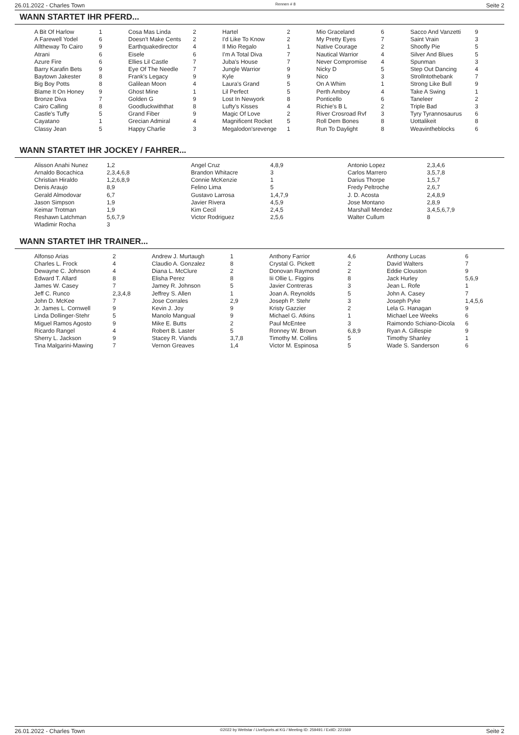26.01.2022 - Charles Town Rennen # 8 Seite 2
WANN STARTET IHR PFERD...
| A Bit Of Harlow | 1 | Cosa Mas Linda | 2 | Hartel | 2 | Mio Graceland | 6 | Sacco And Vanzetti | 9 |
| A Farewell Yodel | 6 | Doesn't Make Cents | 2 | I'd Like To Know | 2 | My Pretty Eyes | 7 | Saint Vrain | 3 |
| Alltheway To Cairo | 9 | Earthquakedirector | 4 | Il Mio Regalo | 1 | Native Courage | 2 | Shoofly Pie | 5 |
| Atrani | 6 | Eisele | 6 | I'm A Total Diva | 7 | Nautical Warrior | 4 | Silver And Blues | 5 |
| Azure Fire | 6 | Ellies Lil Castle | 7 | Juba's House | 7 | Never Compromise | 4 | Spunman | 3 |
| Barry Karafin Bets | 9 | Eye Of The Needle | 7 | Jungle Warrior | 9 | Nicky D | 5 | Step Out Dancing | 4 |
| Baytown Jakester | 8 | Frank's Legacy | 9 | Kyle | 9 | Nico | 3 | Strollntothebank | 7 |
| Big Boy Potts | 8 | Galilean Moon | 4 | Laura's Grand | 5 | On A Whim | 1 | Strong Like Bull | 9 |
| Blame It On Honey | 9 | Ghost Mine | 1 | Lil Perfect | 5 | Perth Amboy | 4 | Take A Swing | 1 |
| Bronze Diva | 7 | Golden G | 9 | Lost In Newyork | 8 | Ponticello | 6 | Taneleer | 2 |
| Cairo Calling | 8 | Goodluckwiththat | 8 | Lufty's Kisses | 4 | Richie's B L | 2 | Triple Bad | 3 |
| Castle's Tuffy | 5 | Grand Fiber | 9 | Magic Of Love | 2 | River Crosroad Rvf | 3 | Tyry Tyrannosaurus | 6 |
| Cayatano | 1 | Grecian Admiral | 4 | Magnificent Rocket | 5 | Roll Dem Bones | 8 | Uottalikeit | 8 |
| Classy Jean | 5 | Happy Charlie | 3 | Megalodon'srevenge | 1 | Run To Daylight | 8 | Weavintheblocks | 6 |
WANN STARTET IHR JOCKEY / FAHRER...
| Alisson Anahi Nunez | 1,2 | Angel Cruz | 4,8,9 | Antonio Lopez | 2,3,4,6 |
| Arnaldo Bocachica | 2,3,4,6,8 | Brandon Whitacre | 3 | Carlos Marrero | 3,5,7,8 |
| Christian Hiraldo | 1,2,6,8,9 | Connie McKenzie | 1 | Darius Thorpe | 1,5,7 |
| Denis Araujo | 8,9 | Felino Lima | 5 | Fredy Peltroche | 2,6,7 |
| Gerald Almodovar | 6,7 | Gustavo Larrosa | 1,4,7,9 | J. D. Acosta | 2,4,8,9 |
| Jason Simpson | 1,9 | Javier Rivera | 4,5,9 | Jose Montano | 2,8,9 |
| Keimar Trotman | 1,9 | Kim Cecil | 2,4,5 | Marshall Mendez | 3,4,5,6,7,9 |
| Reshawn Latchman | 5,6,7,9 | Victor Rodriguez | 2,5,6 | Walter Cullum | 8 |
| Wladimir Rocha | 3 | | | | |
WANN STARTET IHR TRAINER...
| Alfonso Arias | 2 | Andrew J. Murtaugh | 1 | Anthony Farrior | 4,6 | Anthony Lucas | 6 |
| Charles L. Frock | 4 | Claudio A. Gonzalez | 8 | Crystal G. Pickett | 2 | David Walters | 7 |
| Dewayne C. Johnson | 4 | Diana L. McClure | 2 | Donovan Raymond | 2 | Eddie Clouston | 9 |
| Edward T. Allard | 8 | Elisha Perez | 8 | Iii Ollie L. Figgins | 8 | Jack Hurley | 5,6,9 |
| James W. Casey | 7 | Jamey R. Johnson | 5 | Javier Contreras | 3 | Jean L. Rofe | 1 |
| Jeff C. Runco | 2,3,4,8 | Jeffrey S. Allen | 1 | Joan A. Reynolds | 5 | John A. Casey | 7 |
| John D. McKee | 7 | Jose Corrales | 2,9 | Joseph P. Stehr | 3 | Joseph Pyke | 1,4,5,6 |
| Jr. James L. Cornwell | 9 | Kevin J. Joy | 9 | Kristy Gazzier | 2 | Lela G. Hanagan | 9 |
| Linda Dollinger-Stehr | 5 | Manolo Mangual | 9 | Michael G. Atkins | 1 | Michael Lee Weeks | 6 |
| Miguel Ramos Agosto | 9 | Mike E. Butts | 2 | Paul McEntee | 3 | Raimondo Schiano-Dicola | 6 |
| Ricardo Rangel | 4 | Robert B. Laster | 5 | Ronney W. Brown | 6,8,9 | Ryan A. Gillespie | 9 |
| Sherry L. Jackson | 9 | Stacey R. Viands | 3,7,8 | Timothy M. Collins | 5 | Timothy Shanley | 1 |
| Tina Malgarini-Mawing | 7 | Vernon Greaves | 1,4 | Victor M. Espinosa | 5 | Wade S. Sanderson | 6 |
26.01.2022 - Charles Town ©2022 by Wettstar / LiveSports.at KG / Meeting ID: 259491 / ExtID: 221569 Seite 2